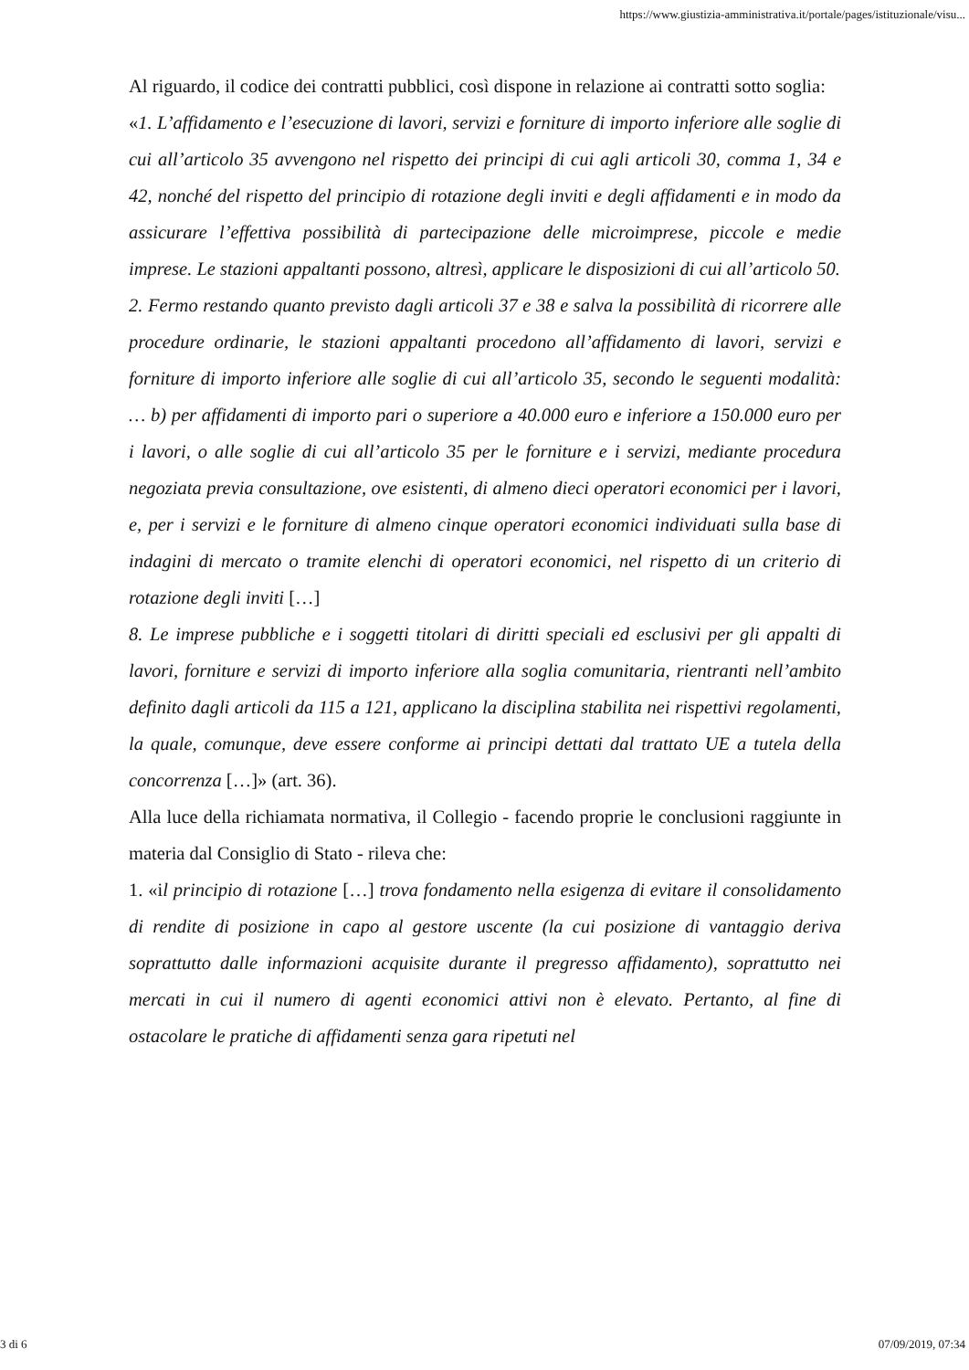https://www.giustizia-amministrativa.it/portale/pages/istituzionale/visu...
Al riguardo, il codice dei contratti pubblici, così dispone in relazione ai contratti sotto soglia:
«1. L’affidamento e l’esecuzione di lavori, servizi e forniture di importo inferiore alle soglie di cui all’articolo 35 avvengono nel rispetto dei principi di cui agli articoli 30, comma 1, 34 e 42, nonché del rispetto del principio di rotazione degli inviti e degli affidamenti e in modo da assicurare l’effettiva possibilità di partecipazione delle microimprese, piccole e medie imprese. Le stazioni appaltanti possono, altresì, applicare le disposizioni di cui all’articolo 50.
2. Fermo restando quanto previsto dagli articoli 37 e 38 e salva la possibilità di ricorrere alle procedure ordinarie, le stazioni appaltanti procedono all’affidamento di lavori, servizi e forniture di importo inferiore alle soglie di cui all’articolo 35, secondo le seguenti modalità: … b) per affidamenti di importo pari o superiore a 40.000 euro e inferiore a 150.000 euro per i lavori, o alle soglie di cui all’articolo 35 per le forniture e i servizi, mediante procedura negoziata previa consultazione, ove esistenti, di almeno dieci operatori economici per i lavori, e, per i servizi e le forniture di almeno cinque operatori economici individuati sulla base di indagini di mercato o tramite elenchi di operatori economici, nel rispetto di un criterio di rotazione degli inviti […]
8. Le imprese pubbliche e i soggetti titolari di diritti speciali ed esclusivi per gli appalti di lavori, forniture e servizi di importo inferiore alla soglia comunitaria, rientranti nell’ambito definito dagli articoli da 115 a 121, applicano la disciplina stabilita nei rispettivi regolamenti, la quale, comunque, deve essere conforme ai principi dettati dal trattato UE a tutela della concorrenza […]» (art. 36).
Alla luce della richiamata normativa, il Collegio - facendo proprie le conclusioni raggiunte in materia dal Consiglio di Stato - rileva che:
1. «il principio di rotazione […] trova fondamento nella esigenza di evitare il consolidamento di rendite di posizione in capo al gestore uscente (la cui posizione di vantaggio deriva soprattutto dalle informazioni acquisite durante il pregresso affidamento), soprattutto nei mercati in cui il numero di agenti economici attivi non è elevato. Pertanto, al fine di ostacolare le pratiche di affidamenti senza gara ripetuti nel
3 di 6 07/09/2019, 07:34